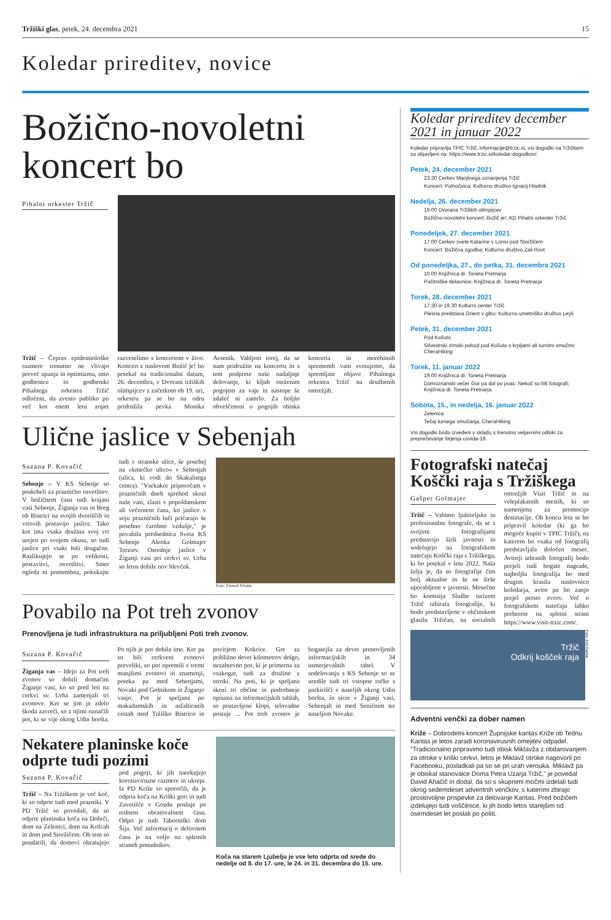Tržiški glas, petek, 24. decembra 2021 15
Koledar prireditev, novice
Božično-novoletni koncert bo
Pihalni orkester Tržič
Tržič – Čeprav epidemiološke razmere trenutno ne vlivajo preveč upanja in optimizma, smo godbenice in godbeniki Pihalnega orkestra Tržič odločeni, da zvesto publiko po več kot enem letu zopet razveselimo s koncertom v živo. Koncert z naslovom Božič je! bo potekal na tradicionalni datum, 26. decembra, v Dvorani tržiških olimpijcev z začetkom ob 19. uri, orkestru pa se bo na odru pridružila pevka Monika Avsenik. Vabljeni torej, da se nam pridružite na koncertu in s tem podprete naše nadaljnje delovanje, ki kljub oteženim pogojem za vaje in nastope še zdaleč ni zamrlo. Za boljšo obveščenost o pogojih obiska koncerta in morebitnih sprememb vam svetujemo, da spremljate objave Pihalnega orkestra Tržič na družbenih omrežjih.
Ulične jaslice v Sebenjah
Suzana P. Kovačič
Sebenje – V KS Sebenje so poskrbeli za praznično osvetlitev. V božičnem času tudi krajani vasi Sebenje, Žiganja vas in Breg ob Bistrici na svojih dvoriščih in vrtovih postavijo jaslice. Tako kot ima vsaka družina svoj vrt urejen po svojem okusu, so tudi jaslice pri vsaki hiši drugačne. Razlikujejo se po velikosti, postavitvi, osvetlitvi. Smer ogleda ni pomembna, pokukajte tudi v stranske ulice, še posebej na »kmečko ulico« v Sebenjah (ulica, ki vodi do Skakalnega centra). "Vsekakor priporočam v prazničnih dneh sprehod skozi naše vasi, zlasti v popoldanskem ali večernem času, ko jaslice v soju prazničnih luči pričarajo še posebno čarobno vzdušje," je povabila predsednica Sveta KS Sebenje Alenka Golmajer Terziev. Osrednje jaslice v Žiganji vasi pri cerkvi sv. Urha so letos dobile nov hlevček.
Foto: Primož Pičulin
Povabilo na Pot treh zvonov
Prenovljena je tudi infrastruktura na priljubljeni Poti treh zvonov.
Suzana P. Kovačič
Žiganja vas – Idejo za Pot treh zvonov so dobili domačini Žiganje vasi, ko so pred leti na cerkvi sv. Urha zamenjali tri zvonove. Ker se jim je zdelo škoda zavreči, so z njimi označili pot, ki se vije okrog Udin boršta. Po njih je pot dobila ime. Ker pa so bili cerkveni zvonovi preveliki, so pot opremili s tremi manjšimi zvonovi in znamenji, poteka pa med Sebenjami, Novaki pod Golnikom in Žiganjo vasjo. Pot je speljana po makadamskih in asfaltiranih cestah med Tržiško Bistrico in povirjem Kokrice. Gre za približno devet kilometrov dolgo, nezahtevno pot, ki je primerna za vsakogar, tudi za družine z otroki. Na poti, ki je speljana skozi tri občine in podrobneje opisana na informacijskih tablah, so postavljene klopi, telovadne postaje ... Pot treh zvonov je bogatejša za devet prenovljenih informacijskih in 34 usmerjevalnih tabel. V sodelovanju s KS Sebenje so se uredile tudi tri vstopne točke s parkirišči v naseljih okrog Udin boršta, in sicer v Žiganji vasi, Sebenjah in med Seničnim ter naseljem Novake.
Nekatere planinske koče odprte tudi pozimi
Suzana P. Kovačič
Tržič – Na Tržiškem je več koč, ki so odprte tudi med prazniki. V PD Tržič so povedali, da so odprte planinska koča na Dobrči, dom na Zelenici, dom na Kofcah in dom pod Storžičem. Ob tem so poudarili, da domovi obratujejo pod pogoji, ki jih narekujejo koronavirusne razmere in ukrepi. Iz PD Križe so sporočili, da je odprta koča na Kriški gori in tudi Zavetišče v Gozdu posluje po rednem obratovalnem času. Odprt je tudi Taborniški dom Šija. Več informacij o delovnem času je na voljo na spletnih straneh ponudnikov.
Koča na starem Ljubelju je vse leto odprta od srede do nedelje od 8. do 17. ure, le 24. in 31. decembra do 15. ure.
Koledar prireditev december 2021 in januar 2022
Koledar pripravlja TPIC Tržič, informacije@trzic.si, vsi dogodki na Tržiškem so objavljeni na: https://www.trzic.si/koledar-dogodkov/.
Petek, 24. december 2021
23.30 Cerkev Marijinega oznanjenja Tržič
Koncert: Polnočnica; Kulturno društvo Ignacij Hladnik
Nedelja, 26. december 2021
19.00 Dvorana Tržiških olimpijcev
Božično-novoletni koncert: Božič je!; KD Pihalni orkester Tržič
Ponedeljek, 27. december 2021
17.00 Cerkev svete Katarine v Lomu pod Storžičem
Koncert: Božična zgodba; Kulturno društvo Zali Rovt
Od ponedeljka, 27., do petka, 31. decembra 2021
10.00 Knjižnica dr. Toneta Pretnarja
Počitniške delavnice; Knjižnica dr. Toneta Pretnarja
Torek, 28. december 2021
17.30 in 19.30 Kulturni center Tržič
Plesna predstava Orient v gibu; Kulturno umetniško društvo Leyli
Petek, 31. december 2021
Pod Košuto
Silvestrski zimski pohod pod Košuto s krpljami ali turnimi smučmi; CheraHiking
Torek, 11. januar 2022
19.00 Knjižnica dr. Toneta Pretnarja
Domoznanski večer Gor pa dol po pvac: Nekoč so bili fotografi; Knjižnica dr. Toneta Pretnarja
Sobota, 15., in nedelja, 16. januar 2022
Zelenica
Tečaj turnega smučanja; CheraHiking
Vsi dogodki bodo izvedeni v skladu s trenutno veljavnimi odloki za preprečevanje širjenja covida-19.
Fotografski natečaj Koščki raja s Tržiškega
Gašper Golmajer
Tržič – Vabimo ljubiteljske in profesionalne fotografe, da se s svojimi fotografijami predstavijo širši javnosti in sodelujejo na fotografskem natečaju Koščki raja s Tržiškega, ki bo potekal v letu 2022. Naša želja je, da so fotografije čim bolj aktualne in še ne širše uporabljene v javnosti. Mesečno bo komisija Službe turizem Tržič izbirala fotografije, ki bodo predstavljene v občinskem glasilu Tržičan, na socialnih omrežjih Visit Tržič in na veleplakatnih mestih, ki so namenjena za promocijo destinacije. Ob koncu leta se bo pripravil koledar (ki ga bo mogoče kupiti v TPIC Tržič), na katerem bo vsaka od fotografij predstavljala določen mesec. Avtorji izbranih fotografij bodo prejeli tudi bogate nagrade, najboljša fotografija bo med drugim krasila naslovnico koledarja, avtor pa bo zanjo prejel petsto evrov. Več o fotografskem natečaju lahko preberete na spletni strani https://www.visit-trzic.com/.
Tržič
Odkrij košček raja
Foto: Jošt Gantar
Adventni venčki za dober namen
Križe – Dobrodelni koncert Župnijske karitas Križe ob Tednu Karitas je letos zaradi koronavirusnih omejitev odpadel. "Tradicionalno pripravimo tudi obisk Miklavža z obdarovanjem za otroke v kriški cerkvi, letos je Miklavž otroke nagovoril po Facebooku, posladkali pa so se pri urah verouka. Miklavž pa je obiskal stanovalce Doma Petra Uzarja Tržič," je povedal David Ahačič in dodal, da so s skupnimi močmi izdelali tudi okrog sedemdeset adventnih venčkov, s katerimi zbirajo prostovoljne prispevke za delovanje Karitas. Pred božičem izdelujejo tudi voščilnice, ki jih bodo letos starejšim od osemdeset let poslali po pošti.